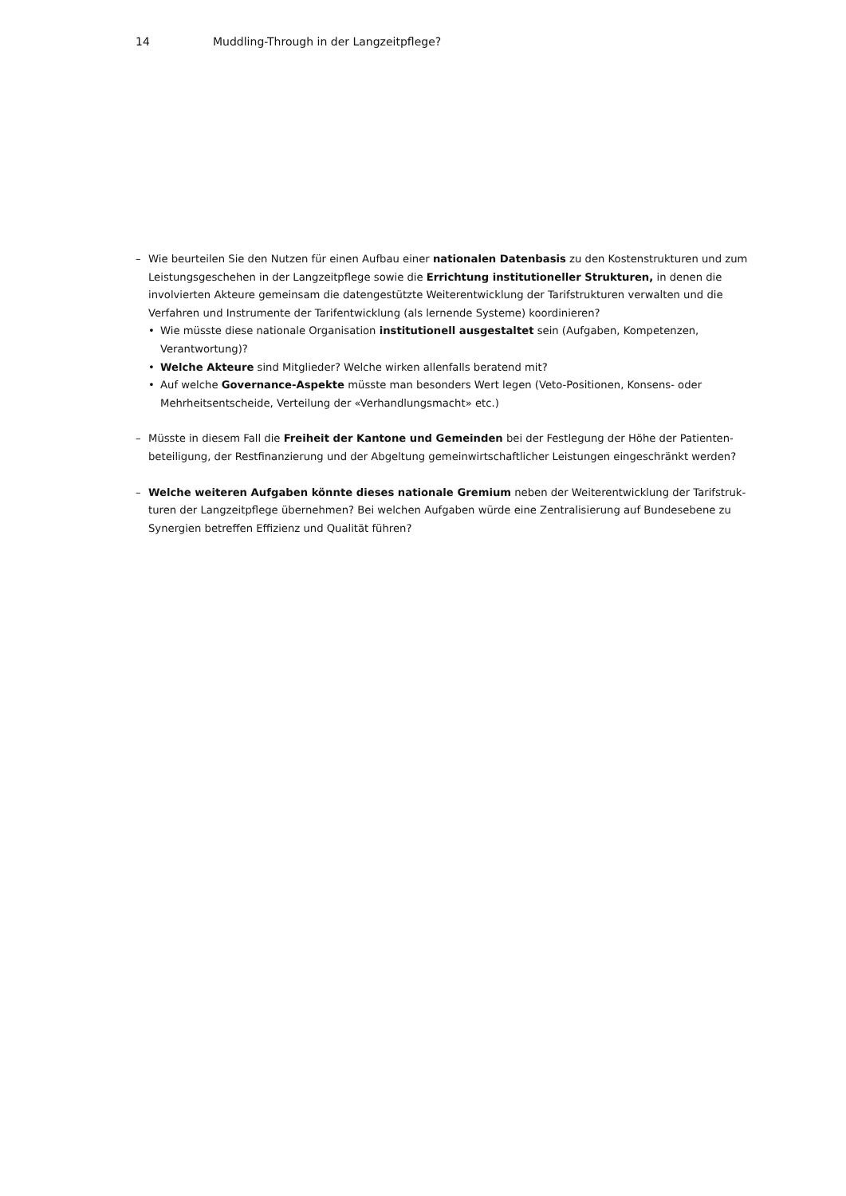14 Muddling-Through in der Langzeitpflege?
– Wie beurteilen Sie den Nutzen für einen Aufbau einer nationalen Datenbasis zu den Kostenstrukturen und zum Leistungsgeschehen in der Langzeitpflege sowie die Errichtung institutioneller Strukturen, in denen die involvierten Akteure gemeinsam die datengestützte Weiterentwicklung der Tarifstrukturen verwalten und die Verfahren und Instrumente der Tarifentwicklung (als lernende Systeme) koordinieren?
• Wie müsste diese nationale Organisation institutionell ausgestaltet sein (Aufgaben, Kompetenzen, Verantwortung)?
• Welche Akteure sind Mitglieder? Welche wirken allenfalls beratend mit?
• Auf welche Governance-Aspekte müsste man besonders Wert legen (Veto-Positionen, Konsens- oder Mehrheitsentscheide, Verteilung der «Verhandlungsmacht» etc.)
– Müsste in diesem Fall die Freiheit der Kantone und Gemeinden bei der Festlegung der Höhe der Patienten­beteiligung, der Restfinanzierung und der Abgeltung gemeinwirtschaftlicher Leistungen eingeschränkt werden?
– Welche weiteren Aufgaben könnte dieses nationale Gremium neben der Weiterentwicklung der Tarifstruk­turen der Langzeitpflege übernehmen? Bei welchen Aufgaben würde eine Zentralisierung auf Bundesebene zu Synergien betreffen Effizienz und Qualität führen?